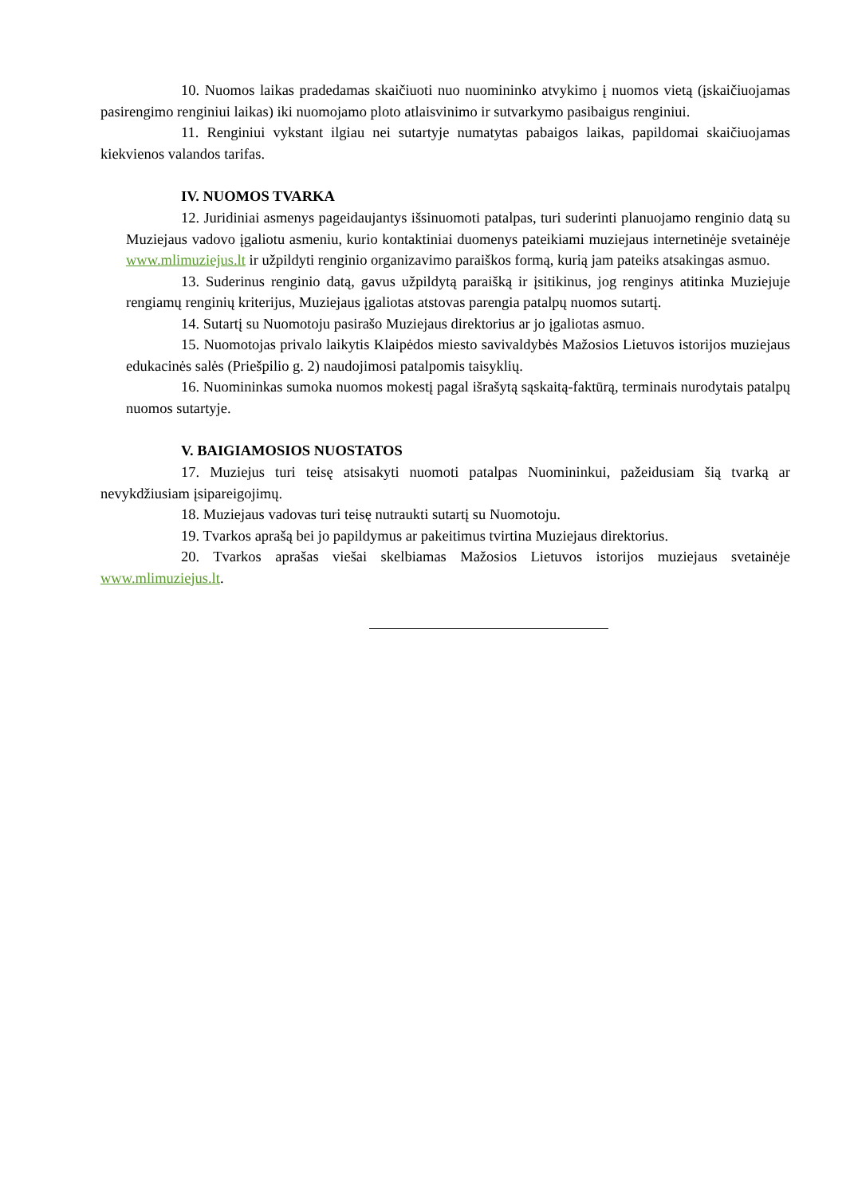10. Nuomos laikas pradedamas skaičiuoti nuo nuomininko atvykimo į nuomos vietą (įskaičiuojamas pasirengimo renginiui laikas) iki nuomojamo ploto atlaisvinimo ir sutvarkymo pasibaigus renginiui.
11. Renginiui vykstant ilgiau nei sutartyje numatytas pabaigos laikas, papildomai skaičiuojamas kiekvienos valandos tarifas.
IV. NUOMOS TVARKA
12. Juridiniai asmenys pageidaujantys išsinuomoti patalpas, turi suderinti planuojamo renginio datą su Muziejaus vadovo įgaliotu asmeniu, kurio kontaktiniai duomenys pateikiami muziejaus internetinėje svetainėje www.mlimuziejus.lt ir užpildyti renginio organizavimo paraiškos formą, kurią jam pateiks atsakingas asmuo.
13. Suderinus renginio datą, gavus užpildytą paraišką ir įsitikinus, jog renginys atitinka Muziejuje rengiamų renginių kriterijus, Muziejaus įgaliotas atstovas parengia patalpų nuomos sutartį.
14. Sutartį su Nuomotoju pasirašo Muziejaus direktorius ar jo įgaliotas asmuo.
15. Nuomotojas privalo laikytis Klaipėdos miesto savivaldybės Mažosios Lietuvos istorijos muziejaus edukacinės salės (Priešpilio g. 2) naudojimosi patalpomis taisyklių.
16. Nuomininkas sumoka nuomos mokestį pagal išrašytą sąskaitą-faktūrą, terminais nurodytais patalpų nuomos sutartyje.
V. BAIGIAMOSIOS NUOSTATOS
17. Muziejus turi teisę atsisakyti nuomoti patalpas Nuomininkui, pažeidusiam šią tvarką ar nevykdžiusiam įsipareigojimų.
18. Muziejaus vadovas turi teisę nutraukti sutartį su Nuomotoju.
19. Tvarkos aprašą bei jo papildymus ar pakeitimus tvirtina Muziejaus direktorius.
20. Tvarkos aprašas viešai skelbiamas Mažosios Lietuvos istorijos muziejaus svetainėje www.mlimuziejus.lt.